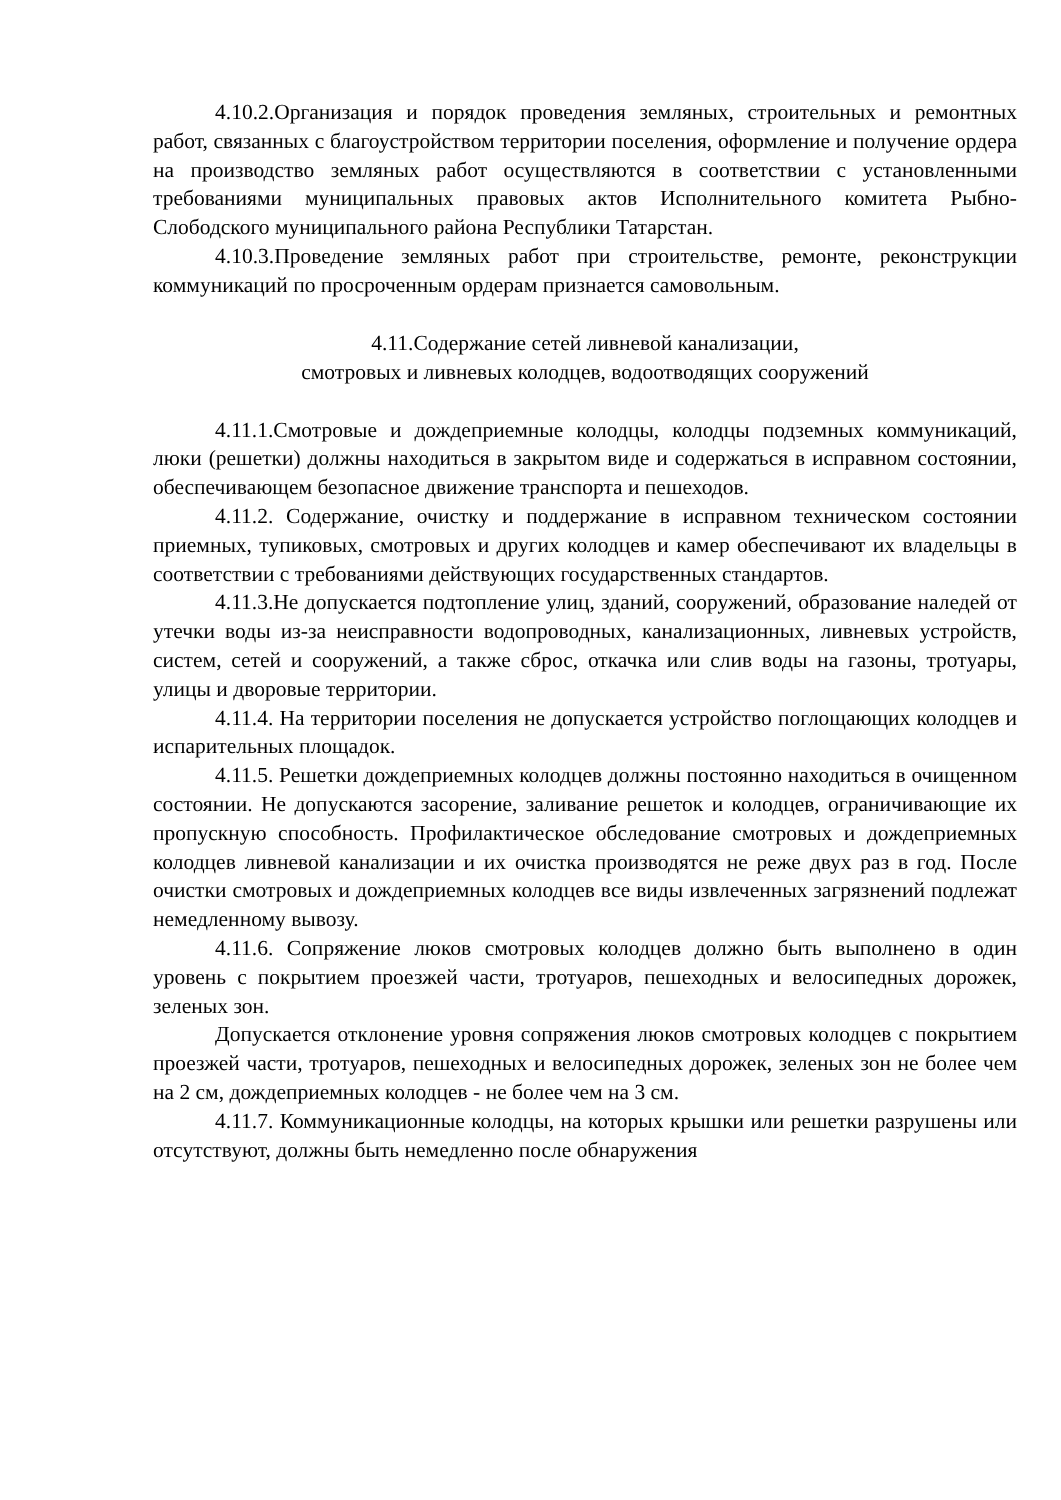4.10.2.Организация и порядок проведения земляных, строительных и ремонтных работ, связанных с благоустройством территории поселения, оформление и получение ордера на производство земляных работ осуществляются в соответствии с установленными требованиями муниципальных правовых актов Исполнительного комитета Рыбно-Слободского муниципального района Республики Татарстан.
4.10.3.Проведение земляных работ при строительстве, ремонте, реконструкции коммуникаций по просроченным ордерам признается самовольным.
4.11.Содержание сетей ливневой канализации,
смотровых и ливневых колодцев, водоотводящих сооружений
4.11.1.Смотровые и дождеприемные колодцы, колодцы подземных коммуникаций, люки (решетки) должны находиться в закрытом виде и содержаться в исправном состоянии, обеспечивающем безопасное движение транспорта и пешеходов.
4.11.2. Содержание, очистку и поддержание в исправном техническом состоянии приемных, тупиковых, смотровых и других колодцев и камер обеспечивают их владельцы в соответствии с требованиями действующих государственных стандартов.
4.11.3.Не допускается подтопление улиц, зданий, сооружений, образование наледей от утечки воды из-за неисправности водопроводных, канализационных, ливневых устройств, систем, сетей и сооружений, а также сброс, откачка или слив воды на газоны, тротуары, улицы и дворовые территории.
4.11.4. На территории поселения не допускается устройство поглощающих колодцев и испарительных площадок.
4.11.5. Решетки дождеприемных колодцев должны постоянно находиться в очищенном состоянии. Не допускаются засорение, заливание решеток и колодцев, ограничивающие их пропускную способность. Профилактическое обследование смотровых и дождеприемных колодцев ливневой канализации и их очистка производятся не реже двух раз в год. После очистки смотровых и дождеприемных колодцев все виды извлеченных загрязнений подлежат немедленному вывозу.
4.11.6. Сопряжение люков смотровых колодцев должно быть выполнено в один уровень с покрытием проезжей части, тротуаров, пешеходных и велосипедных дорожек, зеленых зон.
Допускается отклонение уровня сопряжения люков смотровых колодцев с покрытием проезжей части, тротуаров, пешеходных и велосипедных дорожек, зеленых зон не более чем на 2 см, дождеприемных колодцев - не более чем на 3 см.
4.11.7. Коммуникационные колодцы, на которых крышки или решетки разрушены или отсутствуют, должны быть немедленно после обнаружения